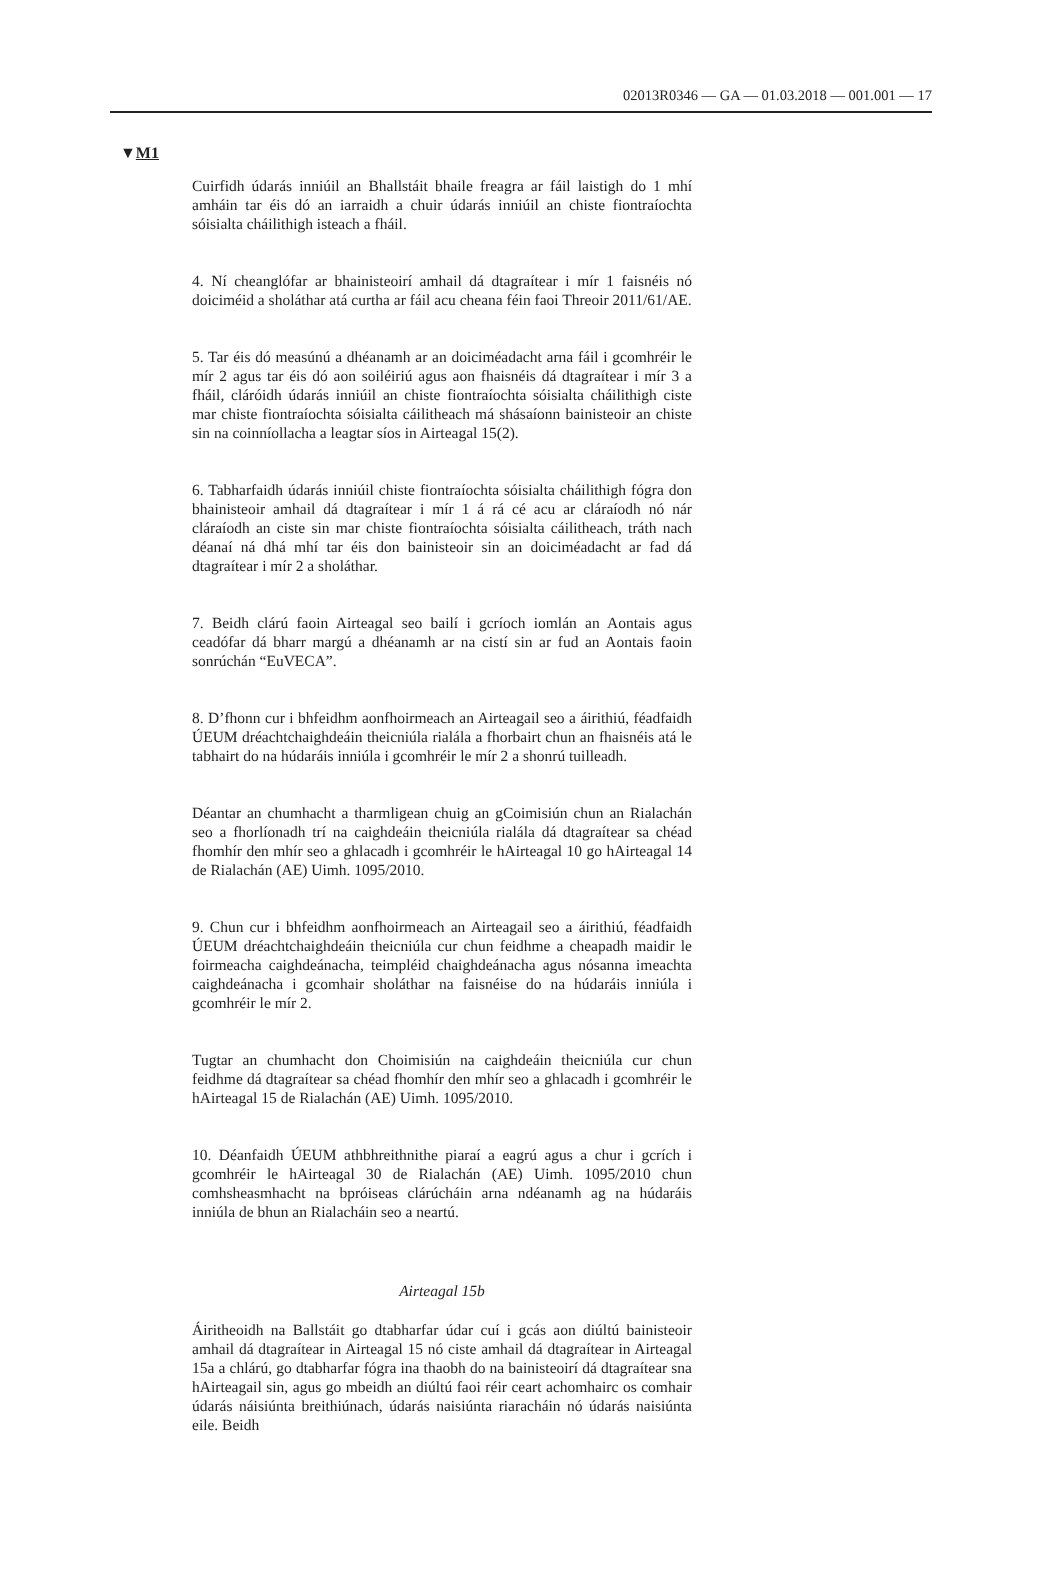02013R0346 — GA — 01.03.2018 — 001.001 — 17
▼M1
Cuirfidh údarás inniúil an Bhallstáit bhaile freagra ar fáil laistigh do 1 mhí amháin tar éis dó an iarraidh a chuir údarás inniúil an chiste fiontraíochta sóisialta cháilithigh isteach a fháil.
4. Ní cheanglófar ar bhainisteoirí amhail dá dtagraítear i mír 1 faisnéis nó doiciméid a sholáthar atá curtha ar fáil acu cheana féin faoi Threoir 2011/61/AE.
5. Tar éis dó measúnú a dhéanamh ar an doiciméadacht arna fáil i gcomhréir le mír 2 agus tar éis dó aon soiléiriú agus aon fhaisnéis dá dtagraítear i mír 3 a fháil, cláróidh údarás inniúil an chiste fiontraíochta sóisialta cháilithigh ciste mar chiste fiontraíochta sóisialta cáilitheach má shásaíonn bainisteoir an chiste sin na coinníollacha a leagtar síos in Airteagal 15(2).
6. Tabharfaidh údarás inniúil chiste fiontraíochta sóisialta cháilithigh fógra don bhainisteoir amhail dá dtagraítear i mír 1 á rá cé acu ar cláraíodh nó nár cláraíodh an ciste sin mar chiste fiontraíochta sóisialta cáilitheach, tráth nach déanaí ná dhá mhí tar éis don bainisteoir sin an doiciméadacht ar fad dá dtagraítear i mír 2 a sholáthar.
7. Beidh clárú faoin Airteagal seo bailí i gcríoch iomlán an Aontais agus ceadófar dá bharr margú a dhéanamh ar na cistí sin ar fud an Aontais faoin sonrúchán “EuVECA”.
8. D’fhonn cur i bhfeidhm aonfhoirmeach an Airteagail seo a áirithiú, féadfaidh ÚEUM dréachtchaighdeáin theicniúla rialála a fhorbairt chun an fhaisnéis atá le tabhairt do na húdaráis inniúla i gcomhréir le mír 2 a shonrú tuilleadh.
Déantar an chumhacht a tharmligean chuig an gCoimisiún chun an Rialachán seo a fhorlíonadh trí na caighdeáin theicniúla rialála dá dtagraítear sa chéad fhomhír den mhír seo a ghlacadh i gcomhréir le hAirteagal 10 go hAirteagal 14 de Rialachán (AE) Uimh. 1095/2010.
9. Chun cur i bhfeidhm aonfhoirmeach an Airteagail seo a áirithiú, féadfaidh ÚEUM dréachtchaighdeáin theicniúla cur chun feidhme a cheapadh maidir le foirmeacha caighdeánacha, teimpléid chaighdeánacha agus nósanna imeachta caighdeánacha i gcomhair sholáthar na faisnéise do na húdaráis inniúla i gcomhréir le mír 2.
Tugtar an chumhacht don Choimisiún na caighdeáin theicniúla cur chun feidhme dá dtagraítear sa chéad fhomhír den mhír seo a ghlacadh i gcomhréir le hAirteagal 15 de Rialachán (AE) Uimh. 1095/2010.
10. Déanfaidh ÚEUM athbhreithnithe piaraí a eagrú agus a chur i gcrích i gcomhréir le hAirteagal 30 de Rialachán (AE) Uimh. 1095/2010 chun comhsheasmhacht na bpróiseas clárúcháin arna ndéanamh ag na húdaráis inniúla de bhun an Rialacháin seo a neartú.
Airteagal 15b
Áiritheoidh na Ballstáit go dtabharfar údar cuí i gcás aon diúltú bainisteoir amhail dá dtagraítear in Airteagal 15 nó ciste amhail dá dtagraítear in Airteagal 15a a chlárú, go dtabharfar fógra ina thaobh do na bainisteoirí dá dtagraítear sna hAirteagail sin, agus go mbeidh an diúltú faoi réir ceart achomhairc os comhair údarás náisiúnta breithiúnach, údarás naisiúnta riaracháin nó údarás naisiúnta eile. Beidh